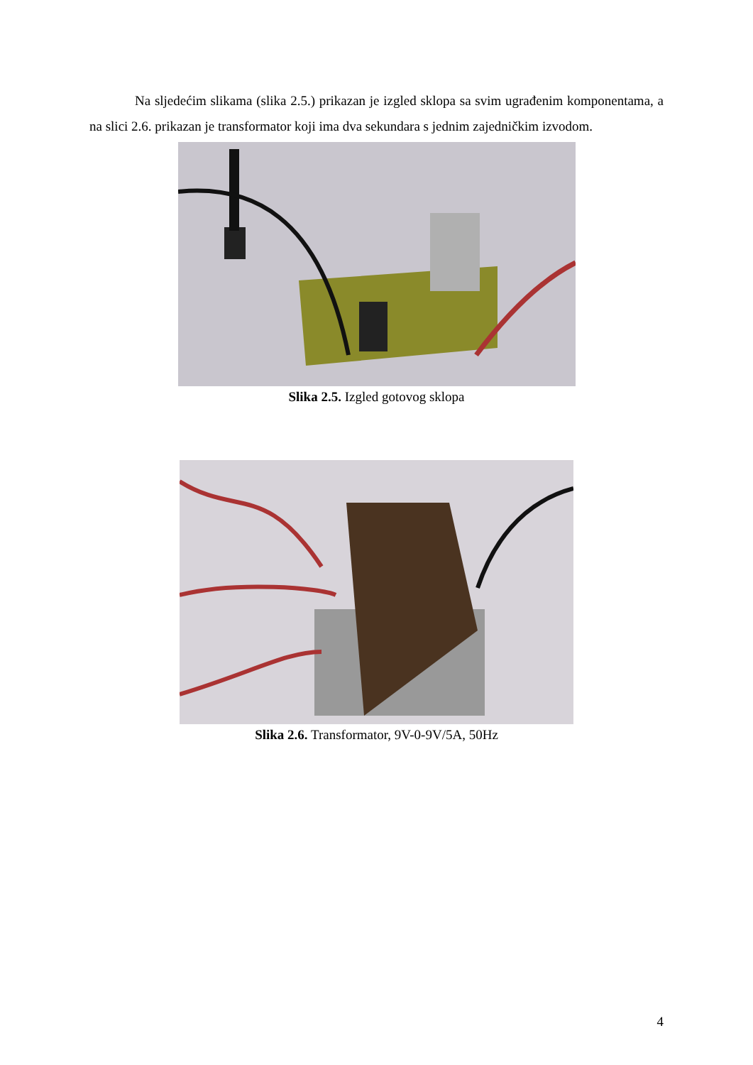Na sljedećim slikama (slika 2.5.) prikazan je izgled sklopa sa svim ugrađenim komponentama, a na slici 2.6. prikazan je transformator koji ima dva sekundara s jednim zajedničkim izvodom.
Slika 2.5. Izgled gotovog sklopa
Slika 2.6. Transformator, 9V-0-9V/5A, 50Hz
4